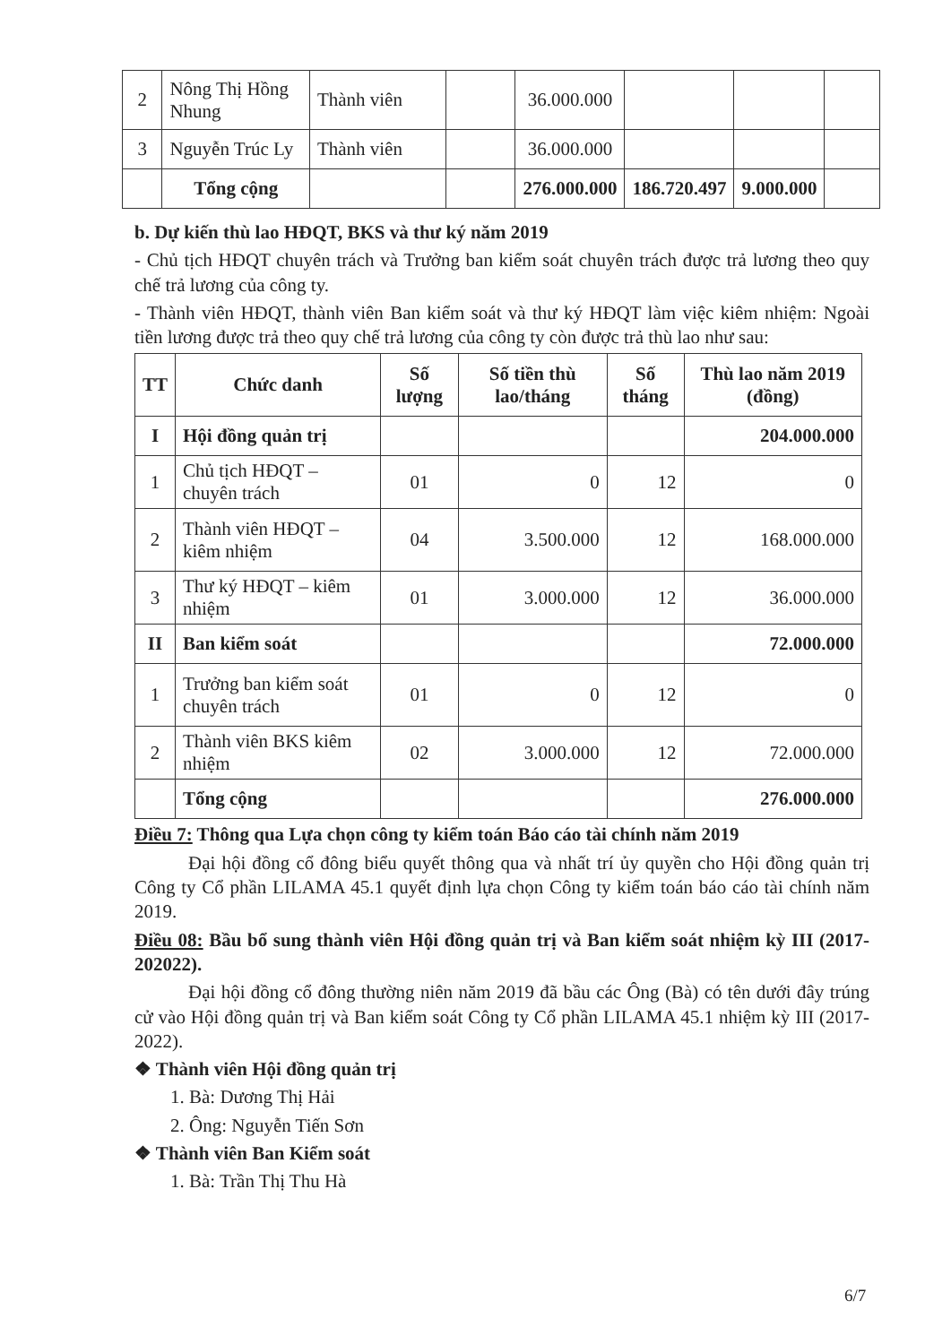| 2 | Nông Thị Hồng Nhung | Thành viên | | 36.000.000 | | | |
| 3 | Nguyễn Trúc Ly | Thành viên | | 36.000.000 | | | |
| | Tổng cộng | | | 276.000.000 | 186.720.497 | 9.000.000 | |
b. Dự kiến thù lao HĐQT, BKS và thư ký năm 2019
- Chủ tịch HĐQT chuyên trách và Trưởng ban kiểm soát chuyên trách được trả lương theo quy chế trả lương của công ty.
- Thành viên HĐQT, thành viên Ban kiểm soát và thư ký HĐQT làm việc kiêm nhiệm: Ngoài tiền lương được trả theo quy chế trả lương của công ty còn được trả thù lao như sau:
| TT | Chức danh | Số lượng | Số tiền thù lao/tháng | Số tháng | Thù lao năm 2019 (đồng) |
| --- | --- | --- | --- | --- | --- |
| I | Hội đồng quản trị | | | | 204.000.000 |
| 1 | Chủ tịch HĐQT – chuyên trách | 01 | 0 | 12 | 0 |
| 2 | Thành viên HĐQT – kiêm nhiệm | 04 | 3.500.000 | 12 | 168.000.000 |
| 3 | Thư ký HĐQT – kiêm nhiệm | 01 | 3.000.000 | 12 | 36.000.000 |
| II | Ban kiểm soát | | | | 72.000.000 |
| 1 | Trưởng ban kiểm soát chuyên trách | 01 | 0 | 12 | 0 |
| 2 | Thành viên BKS kiêm nhiệm | 02 | 3.000.000 | 12 | 72.000.000 |
| | Tổng cộng | | | | 276.000.000 |
Điều 7: Thông qua Lựa chọn công ty kiểm toán Báo cáo tài chính năm 2019
Đại hội đồng cổ đông biểu quyết thông qua và nhất trí ủy quyền cho Hội đồng quản trị Công ty Cổ phần LILAMA 45.1 quyết định lựa chọn Công ty kiểm toán báo cáo tài chính năm 2019.
Điều 08: Bầu bổ sung thành viên Hội đồng quản trị và Ban kiểm soát nhiệm kỳ III (2017-202022).
Đại hội đồng cổ đông thường niên năm 2019 đã bầu các Ông (Bà) có tên dưới đây trúng cử vào Hội đồng quản trị và Ban kiểm soát Công ty Cổ phần LILAMA 45.1 nhiệm kỳ III (2017-2022).
❖ Thành viên Hội đồng quản trị
1. Bà: Dương Thị Hải
2. Ông: Nguyễn Tiến Sơn
❖ Thành viên Ban Kiểm soát
1. Bà: Trần Thị Thu Hà
6/7